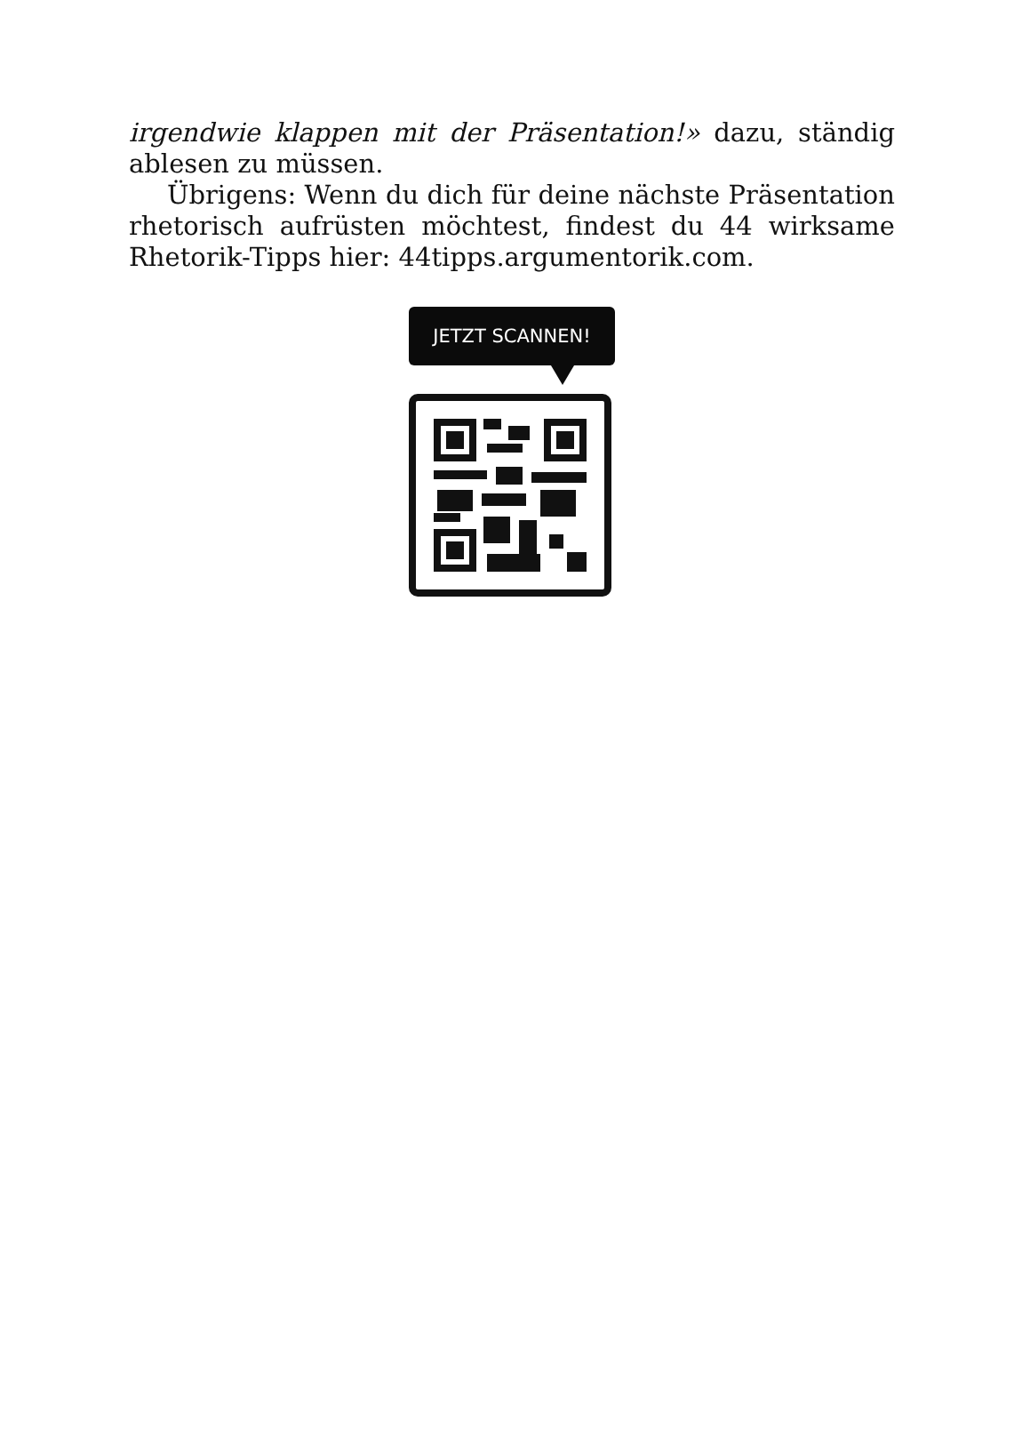irgendwie klappen mit der Präsentation!» dazu, ständig ablesen zu müssen.
Übrigens: Wenn du dich für deine nächste Präsentation rhetorisch aufrüsten möchtest, findest du 44 wirksame Rhetorik-Tipps hier: 44tipps.argumentorik.com.
JETZT SCANNEN!